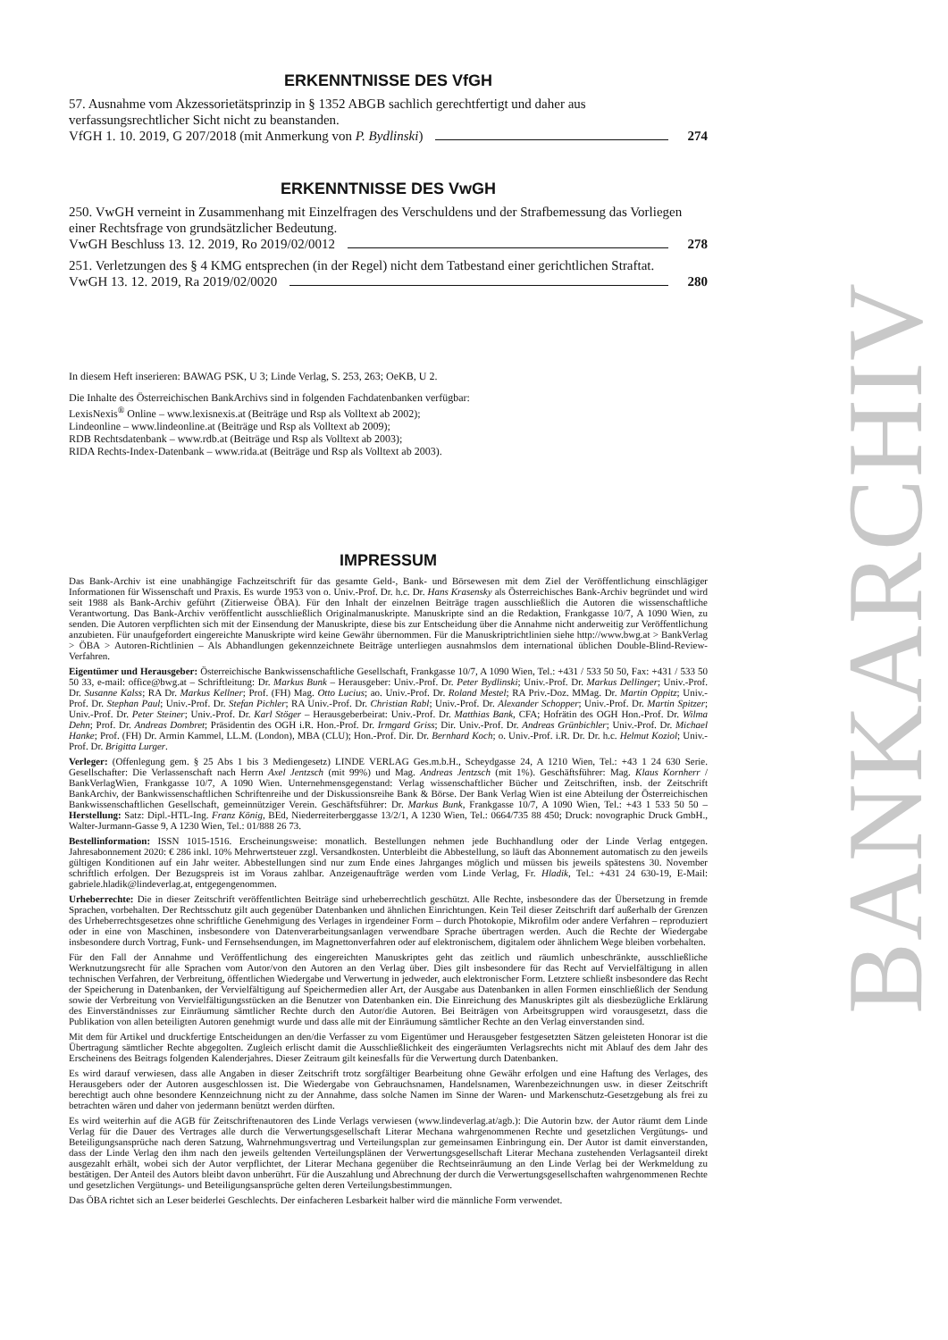ERKENNTNISSE DES VfGH
57. Ausnahme vom Akzessorietätsprinzip in § 1352 ABGB sachlich gerechtfertigt und daher aus verfassungsrechtlicher Sicht nicht zu beanstanden.
VfGH 1. 10. 2019, G 207/2018 (mit Anmerkung von P. Bydlinski) 274
ERKENNTNISSE DES VwGH
250. VwGH verneint in Zusammenhang mit Einzelfragen des Verschuldens und der Strafbemessung das Vorliegen einer Rechtsfrage von grundsätzlicher Bedeutung.
VwGH Beschluss 13. 12. 2019, Ro 2019/02/0012 278
251. Verletzungen des § 4 KMG entsprechen (in der Regel) nicht dem Tatbestand einer gerichtlichen Straftat.
VwGH 13. 12. 2019, Ra 2019/02/0020 280
In diesem Heft inserieren: BAWAG PSK, U 3; Linde Verlag, S. 253, 263; OeKB, U 2.
Die Inhalte des Österreichischen BankArchivs sind in folgenden Fachdatenbanken verfügbar:
LexisNexis<sup>®</sup> Online – www.lexisnexis.at (Beiträge und Rsp als Volltext ab 2002);
Lindeonline – www.lindeonline.at (Beiträge und Rsp als Volltext ab 2009);
RDB Rechtsdatenbank – www.rdb.at (Beiträge und Rsp als Volltext ab 2003);
RIDA Rechts-Index-Datenbank – www.rida.at (Beiträge und Rsp als Volltext ab 2003).
IMPRESSUM
Das Bank-Archiv ist eine unabhängige Fachzeitschrift für das gesamte Geld-, Bank- und Börsewesen mit dem Ziel der Veröffentlichung einschlägiger Informationen für Wissenschaft und Praxis. Es wurde 1953 von o. Univ.-Prof. Dr. h.c. Dr. Hans Krasensky als Österreichisches Bank-Archiv begründet und wird seit 1988 als Bank-Archiv geführt (Zitierweise ÖBA). Für den Inhalt der einzelnen Beiträge tragen ausschließlich die Autoren die wissenschaftliche Verantwortung. Das Bank-Archiv veröffentlicht ausschließlich Originalmanuskripte. Manuskripte sind an die Redaktion, Frankgasse 10/7, A 1090 Wien, zu senden. Die Autoren verpflichten sich mit der Einsendung der Manuskripte, diese bis zur Entscheidung über die Annahme nicht anderweitig zur Veröffentlichung anzubieten. Für unaufgefordert eingereichte Manuskripte wird keine Gewähr übernommen. Für die Manuskriptrichtlinien siehe http://www.bwg.at > BankVerlag > ÖBA > Autoren-Richtlinien – Als Abhandlungen gekennzeichnete Beiträge unterliegen ausnahmslos dem international üblichen Double-Blind-Review-Verfahren.
Eigentümer und Herausgeber: Österreichische Bankwissenschaftliche Gesellschaft, Frankgasse 10/7, A 1090 Wien, Tel.: +431 / 533 50 50, Fax: +431 / 533 50 50 33, e-mail: office@bwg.at – Schriftleitung: Dr. Markus Bunk – Herausgeber: Univ.-Prof. Dr. Peter Bydlinski; Univ.-Prof. Dr. Markus Dellinger; Univ.-Prof. Dr. Susanne Kalss; RA Dr. Markus Kellner; Prof. (FH) Mag. Otto Lucius; ao. Univ.-Prof. Dr. Roland Mestel; RA Priv.-Doz. MMag. Dr. Martin Oppitz; Univ.-Prof. Dr. Stephan Paul; Univ.-Prof. Dr. Stefan Pichler; RA Univ.-Prof. Dr. Christian Rabl; Univ.-Prof. Dr. Alexander Schopper; Univ.-Prof. Dr. Martin Spitzer; Univ.-Prof. Dr. Peter Steiner; Univ.-Prof. Dr. Karl Stöger – Herausgeberbeirat: Univ.-Prof. Dr. Matthias Bank, CFA; Hofrätin des OGH Hon.-Prof. Dr. Wilma Dehn; Prof. Dr. Andreas Dombret; Präsidentin des OGH i.R. Hon.-Prof. Dr. Irmgard Griss; Dir. Univ.-Prof. Dr. Andreas Grünbichler; Univ.-Prof. Dr. Michael Hanke; Prof. (FH) Dr. Armin Kammel, LL.M. (London), MBA (CLU); Hon.-Prof. Dir. Dr. Bernhard Koch; o. Univ.-Prof. i.R. Dr. Dr. h.c. Helmut Koziol; Univ.-Prof. Dr. Brigitta Lurger.
Verleger: (Offenlegung gem. § 25 Abs 1 bis 3 Mediengesetz) LINDE VERLAG Ges.m.b.H., Scheydgasse 24, A 1210 Wien, Tel.: +43 1 24 630 Serie. Gesellschafter: Die Verlassenschaft nach Herrn Axel Jentzsch (mit 99%) und Mag. Andreas Jentzsch (mit 1%). Geschäftsführer: Mag. Klaus Kornherr / BankVerlagWien, Frankgasse 10/7, A 1090 Wien. Unternehmensgegenstand: Verlag wissenschaftlicher Bücher und Zeitschriften, insb. der Zeitschrift BankArchiv, der Bankwissenschaftlichen Schriftenreihe und der Diskussionsreihe Bank & Börse. Der Bank Verlag Wien ist eine Abteilung der Österreichischen Bankwissenschaftlichen Gesellschaft, gemeinnütziger Verein. Geschäftsführer: Dr. Markus Bunk, Frankgasse 10/7, A 1090 Wien, Tel.: +43 1 533 50 50 – Herstellung: Satz: Dipl.-HTL-Ing. Franz König, BEd, Niederreiterberggasse 13/2/1, A 1230 Wien, Tel.: 0664/735 88 450; Druck: novographic Druck GmbH., Walter-Jurmann-Gasse 9, A 1230 Wien, Tel.: 01/888 26 73.
Bestellinformation: ISSN 1015-1516. Erscheinungsweise: monatlich. Bestellungen nehmen jede Buchhandlung oder der Linde Verlag entgegen. Jahresabonnement 2020: € 286 inkl. 10% Mehrwertsteuer zzgl. Versandkosten. Unterbleibt die Abbestellung, so läuft das Abonnement automatisch zu den jeweils gültigen Konditionen auf ein Jahr weiter. Abbestellungen sind nur zum Ende eines Jahrganges möglich und müssen bis jeweils spätestens 30. November schriftlich erfolgen. Der Bezugspreis ist im Voraus zahlbar. Anzeigenaufträge werden vom Linde Verlag, Fr. Hladik, Tel.: +431 24 630-19, E-Mail: gabriele.hladik@lindeverlag.at, entgegengenommen.
Urheberrechte: Die in dieser Zeitschrift veröffentlichten Beiträge sind urheberrechtlich geschützt. Alle Rechte, insbesondere das der Übersetzung in fremde Sprachen, vorbehalten. Der Rechtsschutz gilt auch gegenüber Datenbanken und ähnlichen Einrichtungen. Kein Teil dieser Zeitschrift darf außerhalb der Grenzen des Urheberrechtsgesetzes ohne schriftliche Genehmigung des Verlages in irgendeiner Form – durch Photokopie, Mikrofilm oder andere Verfahren – reproduziert oder in eine von Maschinen, insbesondere von Datenverarbeitungsanlagen verwendbare Sprache übertragen werden. Auch die Rechte der Wiedergabe insbesondere durch Vortrag, Funk- und Fernsehsendungen, im Magnettonverfahren oder auf elektronischem, digitalem oder ähnlichem Wege bleiben vorbehalten.
Für den Fall der Annahme und Veröffentlichung des eingereichten Manuskriptes geht das zeitlich und räumlich unbeschränkte, ausschließliche Werknutzungsrecht für alle Sprachen vom Autor/von den Autoren an den Verlag über. Dies gilt insbesondere für das Recht auf Vervielfältigung in allen technischen Verfahren, der Verbreitung, öffentlichen Wiedergabe und Verwertung in jedweder, auch elektronischer Form. Letztere schließt insbesondere das Recht der Speicherung in Datenbanken, der Vervielfältigung auf Speichermedien aller Art, der Ausgabe aus Datenbanken in allen Formen einschließlich der Sendung sowie der Verbreitung von Vervielfältigungsstücken an die Benutzer von Datenbanken ein. Die Einreichung des Manuskriptes gilt als diesbezügliche Erklärung des Einverständnisses zur Einräumung sämtlicher Rechte durch den Autor/die Autoren. Bei Beiträgen von Arbeitsgruppen wird vorausgesetzt, dass die Publikation von allen beteiligten Autoren genehmigt wurde und dass alle mit der Einräumung sämtlicher Rechte an den Verlag einverstanden sind.
Mit dem für Artikel und druckfertige Entscheidungen an den/die Verfasser zu vom Eigentümer und Herausgeber festgesetzten Sätzen geleisteten Honorar ist die Übertragung sämtlicher Rechte abgegolten. Zugleich erlischt damit die Ausschließlichkeit des eingeräumten Verlagsrechts nicht mit Ablauf des dem Jahr des Erscheinens des Beitrags folgenden Kalenderjahres. Dieser Zeitraum gilt keinesfalls für die Verwertung durch Datenbanken.
Es wird darauf verwiesen, dass alle Angaben in dieser Zeitschrift trotz sorgfältiger Bearbeitung ohne Gewähr erfolgen und eine Haftung des Verlages, des Herausgebers oder der Autoren ausgeschlossen ist. Die Wiedergabe von Gebrauchsnamen, Handelsnamen, Warenbezeichnungen usw. in dieser Zeitschrift berechtigt auch ohne besondere Kennzeichnung nicht zu der Annahme, dass solche Namen im Sinne der Waren- und Markenschutz-Gesetzgebung als frei zu betrachten wären und daher von jedermann benützt werden dürften.
Es wird weiterhin auf die AGB für Zeitschriftenautoren des Linde Verlags verwiesen (www.lindeverlag.at/agb.): Die Autorin bzw. der Autor räumt dem Linde Verlag für die Dauer des Vertrages alle durch die Verwertungsgesellschaft Literar Mechana wahrgenommenen Rechte und gesetzlichen Vergütungs- und Beteiligungsansprüche nach deren Satzung, Wahrnehmungsvertrag und Verteilungsplan zur gemeinsamen Einbringung ein. Der Autor ist damit einverstanden, dass der Linde Verlag den ihm nach den jeweils geltenden Verteilungsplänen der Verwertungsgesellschaft Literar Mechana zustehenden Verlagsanteil direkt ausgezahlt erhält, wobei sich der Autor verpflichtet, der Literar Mechana gegenüber die Rechtseinräumung an den Linde Verlag bei der Werkmeldung zu bestätigen. Der Anteil des Autors bleibt davon unberührt. Für die Auszahlung und Abrechnung der durch die Verwertungsgesellschaften wahrgenommenen Rechte und gesetzlichen Vergütungs- und Beteiligungsansprüche gelten deren Verteilungsbestimmungen.
Das ÖBA richtet sich an Leser beiderlei Geschlechts. Der einfacheren Lesbarkeit halber wird die männliche Form verwendet.
BANKARCHIV